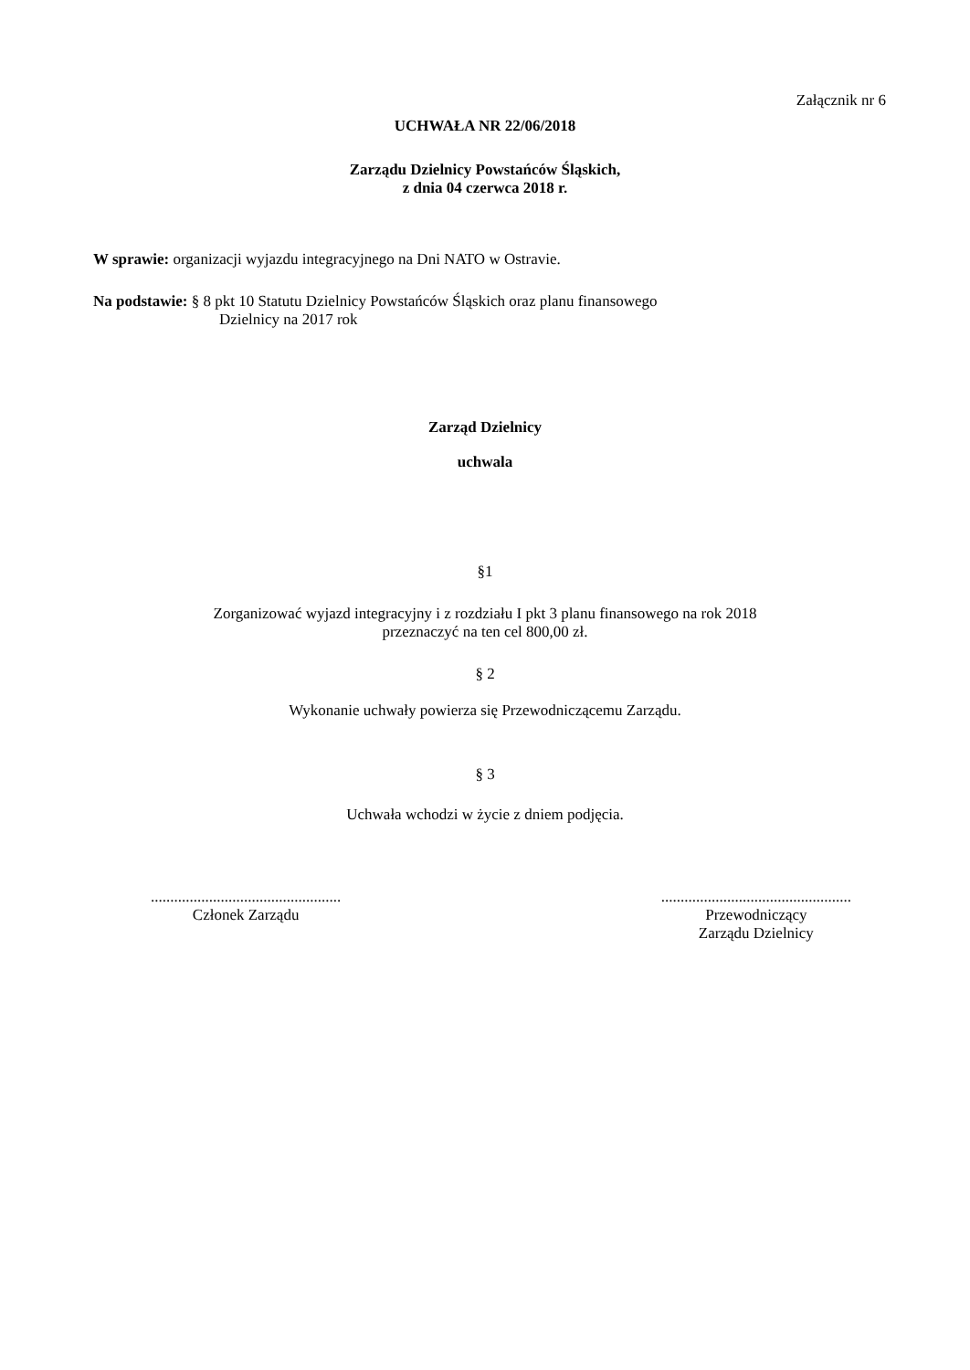Załącznik nr 6
UCHWAŁA NR 22/06/2018
Zarządu Dzielnicy Powstańców Śląskich,
z dnia 04 czerwca 2018 r.
W sprawie: organizacji wyjazdu integracyjnego na Dni NATO w Ostravie.
Na podstawie: § 8 pkt 10 Statutu Dzielnicy Powstańców Śląskich oraz planu finansowego
Dzielnicy na 2017 rok
Zarząd Dzielnicy
uchwala
§1
Zorganizować wyjazd integracyjny i z rozdziału I pkt 3 planu finansowego na rok 2018
przeznaczyć na ten cel 800,00 zł.
§ 2
Wykonanie uchwały powierza się Przewodniczącemu Zarządu.
§ 3
Uchwała wchodzi w życie z dniem podjęcia.
.................................................
Członek Zarządu
.................................................
Przewodniczący
Zarządu Dzielnicy